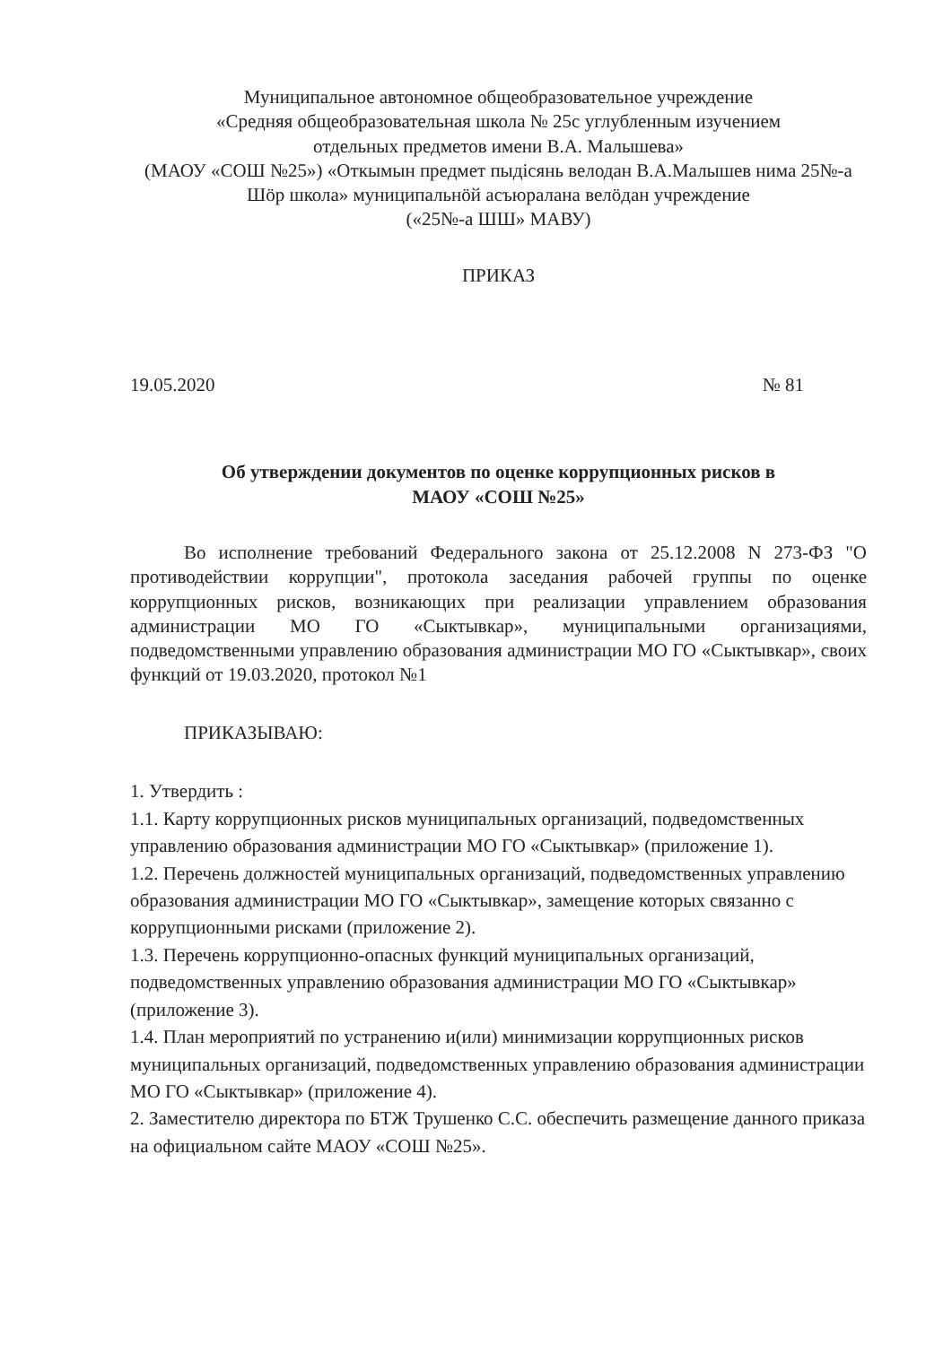Муниципальное автономное общеобразовательное учреждение
«Средняя общеобразовательная школа № 25с углубленным изучением
отдельных предметов имени В.А. Малышева»
(МАОУ «СОШ №25») «Откымын предмет пыдісянь велодан В.А.Малышев нима 25№-а Шӧр школа» муниципальнӧй асъюралана велӧдан учреждение
(«25№-а ШШ» МАВУ)
ПРИКАЗ
19.05.2020 № 81
Об утверждении документов по оценке коррупционных рисков в
МАОУ «СОШ №25»
Во исполнение требований Федерального закона от 25.12.2008 N 273-ФЗ "О противодействии коррупции", протокола заседания рабочей группы по оценке коррупционных рисков, возникающих при реализации управлением образования администрации МО ГО «Сыктывкар», муниципальными организациями, подведомственными управлению образования администрации МО ГО «Сыктывкар», своих функций от 19.03.2020, протокол №1
ПРИКАЗЫВАЮ:
1. Утвердить :
1.1. Карту коррупционных рисков муниципальных организаций, подведомственных управлению образования администрации МО ГО «Сыктывкар» (приложение 1).
1.2. Перечень должностей муниципальных организаций, подведомственных управлению образования администрации МО ГО «Сыктывкар», замещение которых связанно с коррупционными рисками (приложение 2).
1.3. Перечень коррупционно-опасных функций муниципальных организаций, подведомственных управлению образования администрации МО ГО «Сыктывкар» (приложение 3).
1.4. План мероприятий по устранению и(или) минимизации коррупционных рисков муниципальных организаций, подведомственных управлению образования администрации МО ГО «Сыктывкар» (приложение 4).
2. Заместителю директора по БТЖ Трушенко С.С. обеспечить размещение данного приказа на официальном сайте МАОУ «СОШ №25».